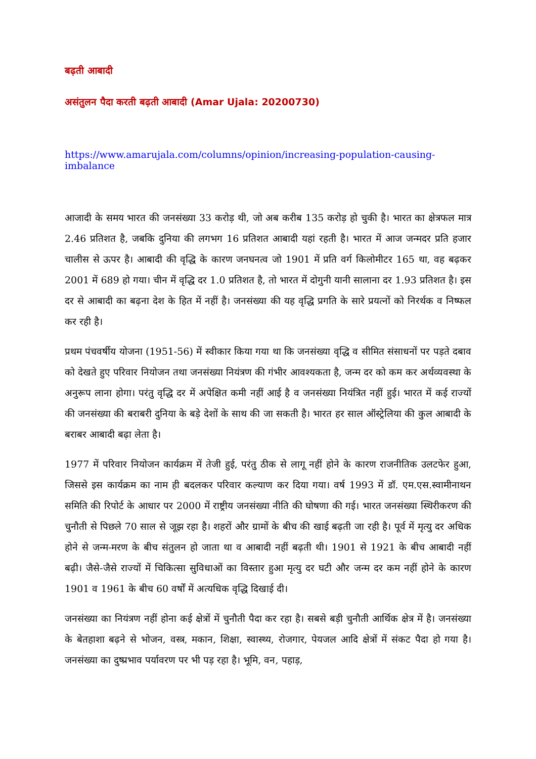बढ़ती आबादी
असंतुलन पैदा करती बढ़ती आबादी (Amar Ujala: 20200730)
https://www.amarujala.com/columns/opinion/increasing-population-causing-imbalance
आजादी के समय भारत की जनसंख्या 33 करोड़ थी, जो अब करीब 135 करोड़ हो चुकी है। भारत का क्षेत्रफल मात्र 2.46 प्रतिशत है, जबकि दुनिया की लगभग 16 प्रतिशत आबादी यहां रहती है। भारत में आज जन्मदर प्रति हजार चालीस से ऊपर है। आबादी की वृद्धि के कारण जनघनत्व जो 1901 में प्रति वर्ग किलोमीटर 165 था, वह बढ़कर 2001 में 689 हो गया। चीन में वृद्धि दर 1.0 प्रतिशत है, तो भारत में दोगुनी यानी सालाना दर 1.93 प्रतिशत है। इस दर से आबादी का बढ़ना देश के हित में नहीं है। जनसंख्या की यह वृद्धि प्रगति के सारे प्रयत्नों को निरर्थक व निष्फल कर रही है।
प्रथम पंचवर्षीय योजना (1951-56) में स्वीकार किया गया था कि जनसंख्या वृद्धि व सीमित संसाधनों पर पड़ते दबाव को देखते हुए परिवार नियोजन तथा जनसंख्या नियंत्रण की गंभीर आवश्यकता है, जन्म दर को कम कर अर्थव्यवस्था के अनुरूप लाना होगा। परंतु वृद्धि दर में अपेक्षित कमी नहीं आई है व जनसंख्या नियंत्रित नहीं हुई। भारत में कई राज्यों की जनसंख्या की बराबरी दुनिया के बड़े देशों के साथ की जा सकती है। भारत हर साल ऑस्ट्रेलिया की कुल आबादी के बराबर आबादी बढ़ा लेता है।
1977 में परिवार नियोजन कार्यक्रम में तेजी हुई, परंतु ठीक से लागू नहीं होने के कारण राजनीतिक उलटफेर हुआ, जिससे इस कार्यक्रम का नाम ही बदलकर परिवार कल्याण कर दिया गया। वर्ष 1993 में डॉ. एम.एस.स्वामीनाथन समिति की रिपोर्ट के आधार पर 2000 में राष्ट्रीय जनसंख्या नीति की घोषणा की गई। भारत जनसंख्या स्थिरीकरण की चुनौती से पिछले 70 साल से जूझ रहा है। शहरों और ग्रामों के बीच की खाई बढ़ती जा रही है। पूर्व में मृत्यु दर अधिक होने से जन्म-मरण के बीच संतुलन हो जाता था व आबादी नहीं बढ़ती थी। 1901 से 1921 के बीच आबादी नहीं बढ़ी। जैसे-जैसे राज्यों में चिकित्सा सुविधाओं का विस्तार हुआ मृत्यु दर घटी और जन्म दर कम नहीं होने के कारण 1901 व 1961 के बीच 60 वर्षों में अत्यधिक वृद्धि दिखाई दी।
जनसंख्या का नियंत्रण नहीं होना कई क्षेत्रों में चुनौती पैदा कर रहा है। सबसे बड़ी चुनौती आर्थिक क्षेत्र में है। जनसंख्या के बेतहाशा बढ़ने से भोजन, वस्त्र, मकान, शिक्षा, स्वास्थ्य, रोजगार, पेयजल आदि क्षेत्रों में संकट पैदा हो गया है। जनसंख्या का दुष्प्रभाव पर्यावरण पर भी पड़ रहा है। भूमि, वन, पहाड़,